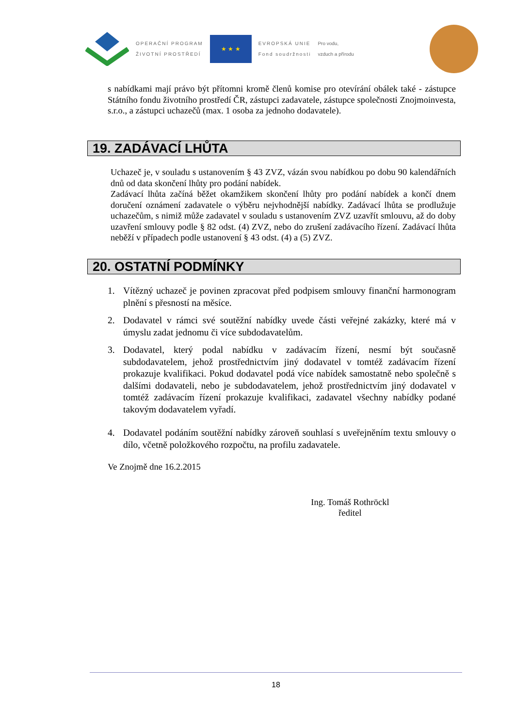OPERAČNÍ PROGRAM
ŽIVOTNÍ PROSTŘEDÍ
★ ★ ★
EVROPSKÁ UNIE
Fond soudržnosti
Pro vodu,
vzduch a přírodu
s nabídkami mají právo být přítomni kromě členů komise pro otevírání obálek také - zástupce Státního fondu životního prostředí ČR, zástupci zadavatele, zástupce společnosti Znojmoinvesta, s.r.o., a zástupci uchazečů (max. 1 osoba za jednoho dodavatele).
19. ZADÁVACÍ LHŮTA
Uchazeč je, v souladu s ustanovením § 43 ZVZ, vázán svou nabídkou po dobu 90 kalendářních dnů od data skončení lhůty pro podání nabídek.
Zadávací lhůta začíná běžet okamžikem skončení lhůty pro podání nabídek a končí dnem doručení oznámení zadavatele o výběru nejvhodnější nabídky. Zadávací lhůta se prodlužuje uchazečům, s nimiž může zadavatel v souladu s ustanovením ZVZ uzavřít smlouvu, až do doby uzavření smlouvy podle § 82 odst. (4) ZVZ, nebo do zrušení zadávacího řízení. Zadávací lhůta neběží v případech podle ustanovení § 43 odst. (4) a (5) ZVZ.
20. OSTATNÍ PODMÍNKY
1. Vítězný uchazeč je povinen zpracovat před podpisem smlouvy finanční harmonogram plnění s přesností na měsíce.
2. Dodavatel v rámci své soutěžní nabídky uvede části veřejné zakázky, které má v úmyslu zadat jednomu či více subdodavatelům.
3. Dodavatel, který podal nabídku v zadávacím řízení, nesmí být současně subdodavatelem, jehož prostřednictvím jiný dodavatel v tomtéž zadávacím řízení prokazuje kvalifikaci. Pokud dodavatel podá více nabídek samostatně nebo společně s dalšími dodavateli, nebo je subdodavatelem, jehož prostřednictvím jiný dodavatel v tomtéž zadávacím řízení prokazuje kvalifikaci, zadavatel všechny nabídky podané takovým dodavatelem vyřadí.
4. Dodavatel podáním soutěžní nabídky zároveň souhlasí s uveřejněním textu smlouvy o dílo, včetně položkového rozpočtu, na profilu zadavatele.
Ve Znojmě dne 16.2.2015
Ing. Tomáš Rothröckl
ředitel
18